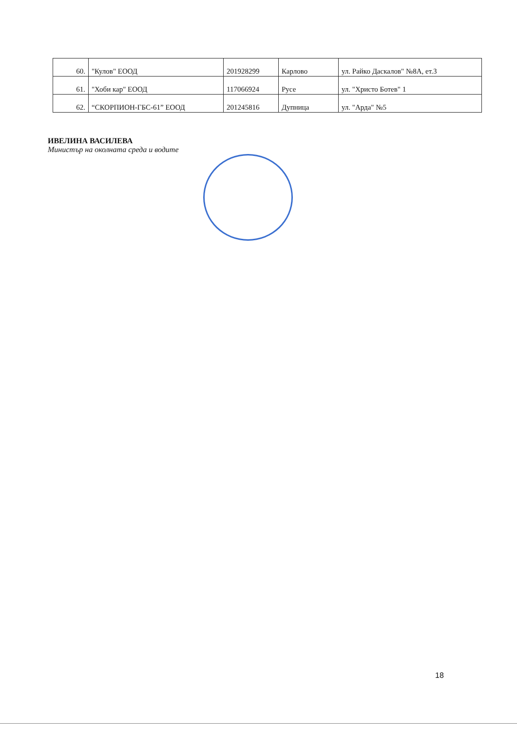| 60. | "Кулов" ЕООД | 201928299 | Карлово | ул. Райко Даскалов" №8А, ет.3 |
| 61. | "Хоби кар" ЕООД | 117066924 | Русе | ул. "Христо Ботев" 1 |
| 62. | “СКОРПИОН-ГБС-61” ЕООД | 201245816 | Дупница | ул. "Арда" №5 |
ИВЕЛИНА ВАСИЛЕВА
Министър на околната среда и водите
18